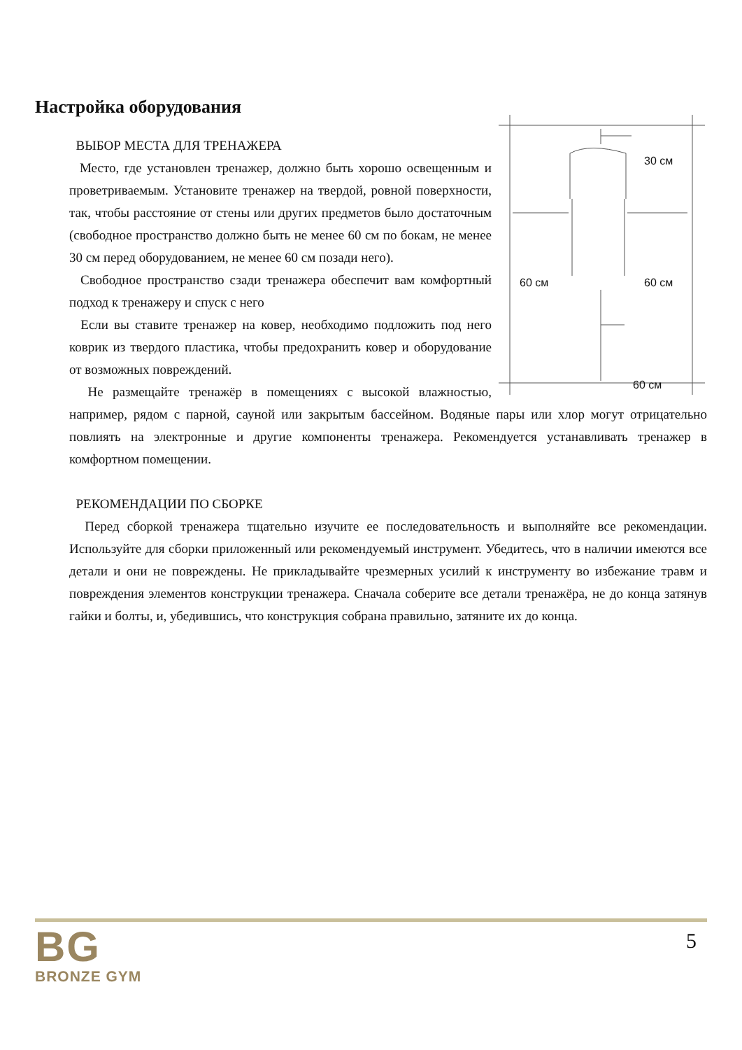Настройка оборудования
30 см
60 см 60 см
60 см
ВЫБОР МЕСТА ДЛЯ ТРЕНАЖЕРА
Место, где установлен тренажер, должно быть хорошо освещенным и проветриваемым. Установите тренажер на твердой, ровной поверхности, так, чтобы расстояние от стены или других предметов было достаточным (свободное пространство должно быть не менее 60 см по бокам, не менее 30 см перед оборудованием, не менее 60 см позади него).
Свободное пространство сзади тренажера обеспечит вам комфортный подход к тренажеру и спуск с него
Если вы ставите тренажер на ковер, необходимо подложить под него коврик из твердого пластика, чтобы предохранить ковер и оборудование от возможных повреждений.
Не размещайте тренажёр в помещениях с высокой влажностью, например, рядом с парной, сауной или закрытым бассейном. Водяные пары или хлор могут отрицательно повлиять на электронные и другие компоненты тренажера. Рекомендуется устанавливать тренажер в комфортном помещении.
РЕКОМЕНДАЦИИ ПО СБОРКЕ
Перед сборкой тренажера тщательно изучите ее последовательность и выполняйте все рекомендации. Используйте для сборки приложенный или рекомендуемый инструмент. Убедитесь, что в наличии имеются все детали и они не повреждены. Не прикладывайте чрезмерных усилий к инструменту во избежание травм и повреждения элементов конструкции тренажера. Сначала соберите все детали тренажёра, не до конца затянув гайки и болты, и, убедившись, что конструкция собрана правильно, затяните их до конца.
BG
BRONZE GYM
5